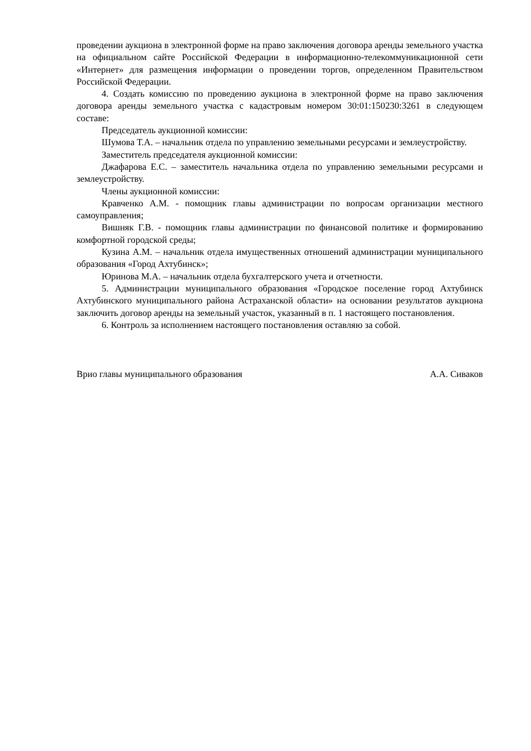проведении аукциона в электронной форме на право заключения договора аренды земельного участка на официальном сайте Российской Федерации в информационно-телекоммуникационной сети «Интернет» для размещения информации о проведении торгов, определенном Правительством Российской Федерации.
4. Создать комиссию по проведению аукциона в электронной форме на право заключения договора аренды земельного участка с кадастровым номером 30:01:150230:3261 в следующем составе:
Председатель аукционной комиссии:
Шумова Т.А. – начальник отдела по управлению земельными ресурсами и землеустройству.
Заместитель председателя аукционной комиссии:
Джафарова Е.С. – заместитель начальника отдела по управлению земельными ресурсами и землеустройству.
Члены аукционной комиссии:
Кравченко А.М. - помощник главы администрации по вопросам организации местного самоуправления;
Вишняк Г.В. - помощник главы администрации по финансовой политике и формированию комфортной городской среды;
Кузина А.М. – начальник отдела имущественных отношений администрации муниципального образования «Город Ахтубинск»;
Юринова М.А. – начальник отдела бухгалтерского учета и отчетности.
5. Администрации муниципального образования «Городское поселение город Ахтубинск Ахтубинского муниципального района Астраханской области» на основании результатов аукциона заключить договор аренды на земельный участок, указанный в п. 1 настоящего постановления.
6. Контроль за исполнением настоящего постановления оставляю за собой.
Врио главы муниципального образования А.А. Сиваков